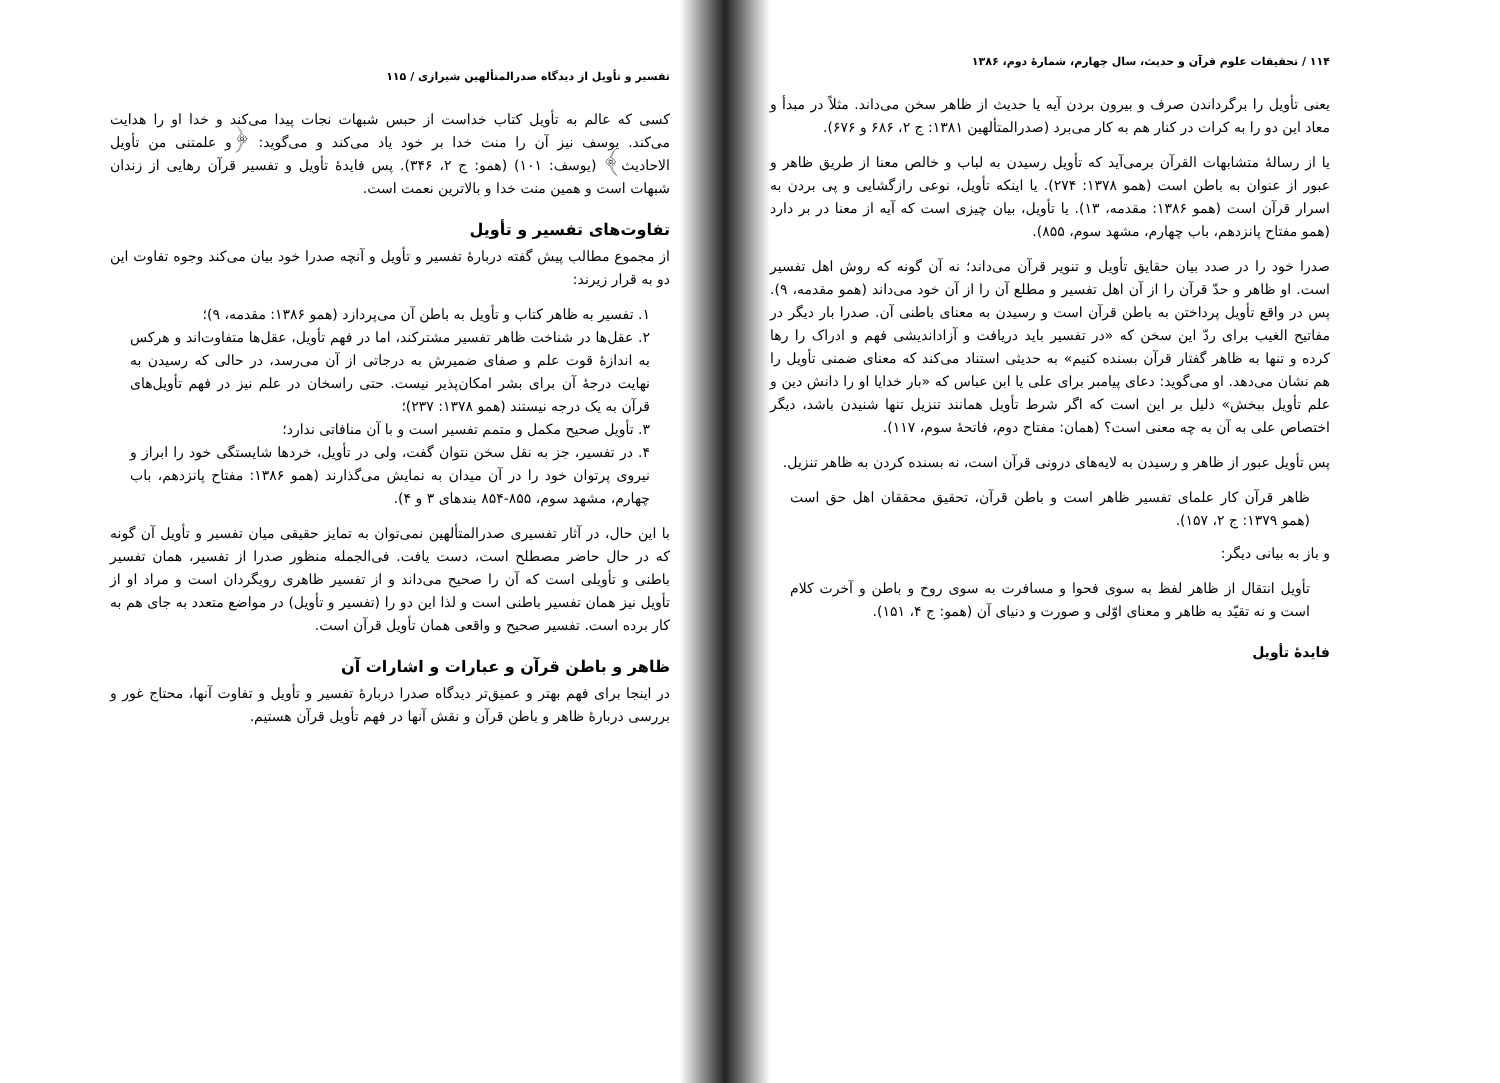۱۱۴ / تحقیقات علوم قرآن و حدیث، سال چهارم، شمارهٔ دوم، ۱۳۸۶
یعنی تأویل را برگرداندن صرف و بیرون بردن آیه یا حدیث از ظاهر سخن می‌داند. مثلاً در مبدأ و معاد این دو را به کرات در کنار هم به کار می‌برد (صدرالمتألهین ۱۳۸۱: ج ۲، ۶۸۶ و ۶۷۶).
یا از رسالهٔ متشابهات القرآن برمی‌آید که تأویل رسیدن به لباب و خالص معنا از طریق ظاهر و عبور از عنوان به باطن است (همو ۱۳۷۸: ۲۷۴). یا اینکه تأویل، نوعی رازگشایی و پی بردن به اسرار قرآن است (همو ۱۳۸۶: مقدمه، ۱۳). یا تأویل، بیان چیزی است که آیه از معنا در بر دارد (همو مفتاح پانزدهم، باب چهارم، مشهد سوم، ۸۵۵).
صدرا خود را در صدد بیان حقایق تأویل و تنویر قرآن می‌داند؛ نه آن گونه که روش اهل تفسیر است. او ظاهر و حدّ قرآن را از آن اهل تفسیر و مطلع آن را از آن خود می‌داند (همو مقدمه، ۹). پس در واقع تأویل پرداختن به باطن قرآن است و رسیدن به معنای باطنی آن. صدرا بار دیگر در مفاتیح الغیب برای ردّ این سخن که «در تفسیر باید دریافت و آزاداندیشی فهم و ادراک را رها کرده و تنها به ظاهر گفتار قرآن بسنده کنیم» به حدیثی استناد می‌کند که معنای ضمنی تأویل را هم نشان می‌دهد. او می‌گوید: دعای پیامبر برای علی یا ابن عباس که «بار خدایا او را دانش دین و علم تأویل ببخش» دلیل بر این است که اگر شرط تأویل همانند تنزیل تنها شنیدن باشد، دیگر اختصاص علی به آن به چه معنی است؟ (همان: مفتاح دوم، فاتحهٔ سوم، ۱۱۷).
پس تأویل عبور از ظاهر و رسیدن به لایه‌های درونی قرآن است، نه بسنده کردن به ظاهر تنزیل.
ظاهر قرآن کار علمای تفسیر ظاهر است و باطن قرآن، تحقیق محققان اهل حق است (همو ۱۳۷۹: ج ۲، ۱۵۷).
و باز به بیانی دیگر:
تأویل انتقال از ظاهر لفظ به سوی فحوا و مسافرت به سوی روح و باطن و آخرت کلام است و نه تقیّد به ظاهر و معنای اوّلی و صورت و دنیای آن (همو: ج ۴، ۱۵۱).
فایدهٔ تأویل
تفسیر و تأویل از دیدگاه صدرالمتألهین شیرازی / ۱۱۵
کسی که عالم به تأویل کتاب خداست از حبس شبهات نجات پیدا می‌کند و خدا او را هدایت می‌کند. یوسف نیز آن را منت خدا بر خود یاد می‌کند و می‌گوید: ﴿و علمتنی من تأویل الاحادیث﴾ (یوسف: ۱۰۱) (همو: ج ۲، ۳۴۶). پس فایدهٔ تأویل و تفسیر قرآن رهایی از زندان شبهات است و همین منت خدا و بالاترین نعمت است.
تفاوت‌های تفسیر و تأویل
از مجموع مطالب پیش گفته دربارهٔ تفسیر و تأویل و آنچه صدرا خود بیان می‌کند وجوه تفاوت این دو به قرار زیرند:
۱. تفسیر به ظاهر کتاب و تأویل به باطن آن می‌پردازد (همو ۱۳۸۶: مقدمه، ۹)؛
۲. عقل‌ها در شناخت ظاهر تفسیر مشترکند، اما در فهم تأویل، عقل‌ها متفاوت‌اند و هرکس به اندازهٔ قوت علم و صفای ضمیرش به درجاتی از آن می‌رسد، در حالی که رسیدن به نهایت درجهٔ آن برای بشر امکان‌پذیر نیست. حتی راسخان در علم نیز در فهم تأویل‌های قرآن به یک درجه نیستند (همو ۱۳۷۸: ۲۳۷)؛
۳. تأویل صحیح مکمل و متمم تفسیر است و با آن منافاتی ندارد؛
۴. در تفسیر، جز به نقل سخن نتوان گفت، ولی در تأویل، خردها شایستگی خود را ابراز و نیروی پرتوان خود را در آن میدان به نمایش می‌گذارند (همو ۱۳۸۶: مفتاح پانزدهم، باب چهارم، مشهد سوم، ۸۵۵-۸۵۴ بندهای ۳ و ۴).
با این حال، در آثار تفسیری صدرالمتألهین نمی‌توان به تمایز حقیقی میان تفسیر و تأویل آن گونه که در حال حاضر مصطلح است، دست یافت. فی‌الجمله منظور صدرا از تفسیر، همان تفسیر باطنی و تأویلی است که آن را صحیح می‌داند و از تفسیر ظاهری رویگردان است و مراد او از تأویل نیز همان تفسیر باطنی است و لذا این دو را (تفسیر و تأویل) در مواضع متعدد به جای هم به کار برده است. تفسیر صحیح و واقعی همان تأویل قرآن است.
ظاهر و باطن قرآن و عبارات و اشارات آن
در اینجا برای فهم بهتر و عمیق‌تر دیدگاه صدرا دربارهٔ تفسیر و تأویل و تفاوت آنها، محتاج غور و بررسی دربارهٔ ظاهر و باطن قرآن و نقش آنها در فهم تأویل قرآن هستیم.